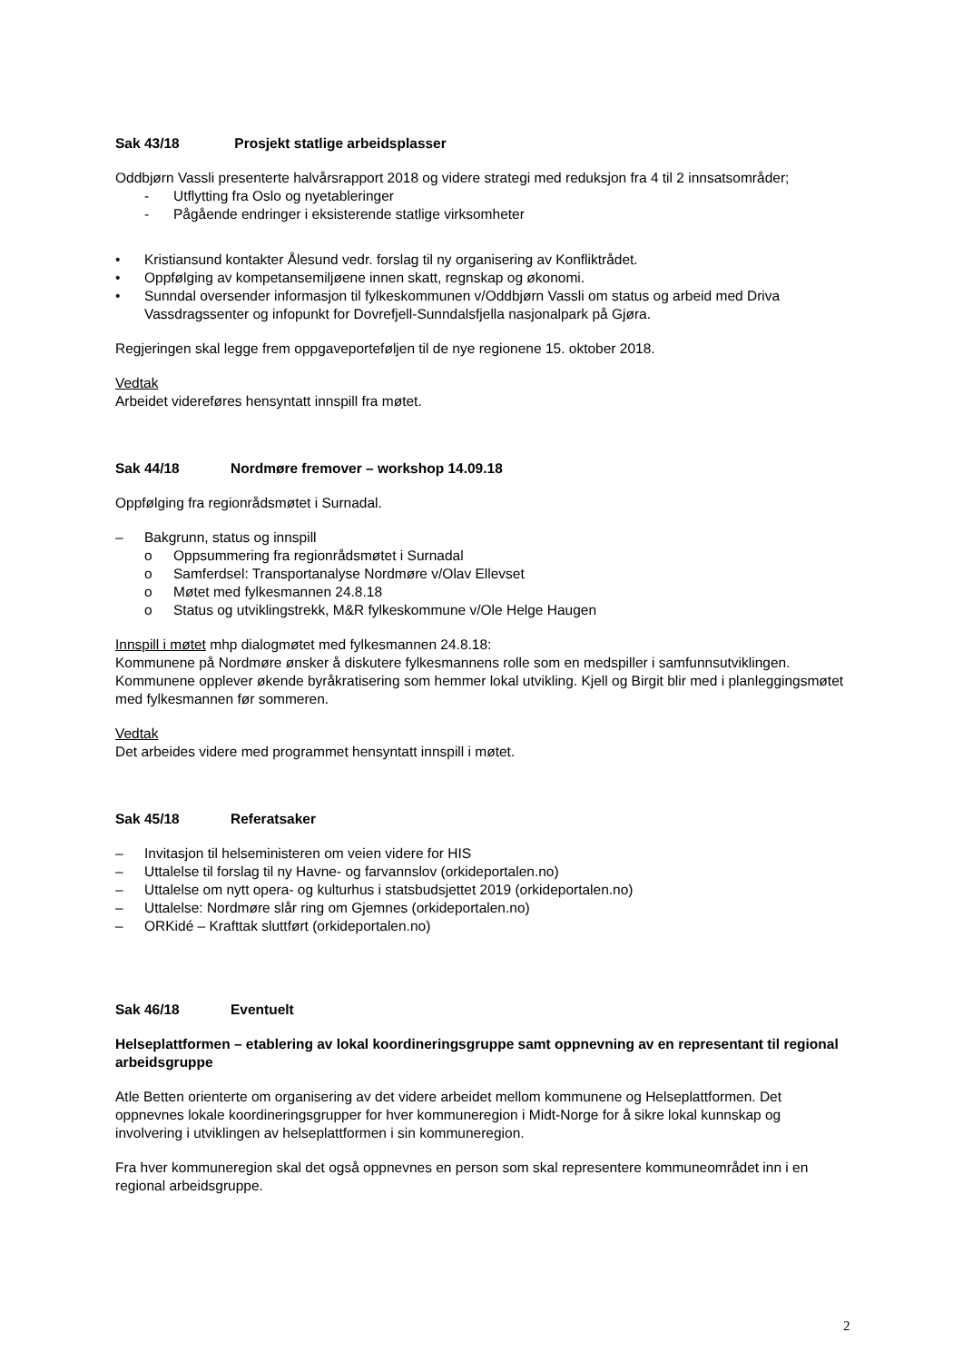Sak 43/18 Prosjekt statlige arbeidsplasser
Oddbjørn Vassli presenterte halvårsrapport 2018 og videre strategi med reduksjon fra 4 til 2 innsatsområder;
- Utflytting fra Oslo og nyetableringer
- Pågående endringer i eksisterende statlige virksomheter
• Kristiansund kontakter Ålesund vedr. forslag til ny organisering av Konfliktrådet.
• Oppfølging av kompetansemiljøene innen skatt, regnskap og økonomi.
• Sunndal oversender informasjon til fylkeskommunen v/Oddbjørn Vassli om status og arbeid med Driva Vassdragssenter og infopunkt for Dovrefjell-Sunndalsfjella nasjonalpark på Gjøra.
Regjeringen skal legge frem oppgaveporteføljen til de nye regionene 15. oktober 2018.
Vedtak
Arbeidet videreføres hensyntatt innspill fra møtet.
Sak 44/18 Nordmøre fremover – workshop 14.09.18
Oppfølging fra regionrådsmøtet i Surnadal.
– Bakgrunn, status og innspill
o Oppsummering fra regionrådsmøtet i Surnadal
o Samferdsel: Transportanalyse Nordmøre v/Olav Ellevset
o Møtet med fylkesmannen 24.8.18
o Status og utviklingstrekk, M&R fylkeskommune v/Ole Helge Haugen
Innspill i møtet mhp dialogmøtet med fylkesmannen 24.8.18:
Kommunene på Nordmøre ønsker å diskutere fylkesmannens rolle som en medspiller i samfunnsutviklingen. Kommunene opplever økende byråkratisering som hemmer lokal utvikling. Kjell og Birgit blir med i planleggingsmøtet med fylkesmannen før sommeren.
Vedtak
Det arbeides videre med programmet hensyntatt innspill i møtet.
Sak 45/18 Referatsaker
– Invitasjon til helseministeren om veien videre for HIS
– Uttalelse til forslag til ny Havne- og farvannslov (orkideportalen.no)
– Uttalelse om nytt opera- og kulturhus i statsbudsjettet 2019 (orkideportalen.no)
– Uttalelse: Nordmøre slår ring om Gjemnes (orkideportalen.no)
– ORKidé – Krafttak sluttført (orkideportalen.no)
Sak 46/18 Eventuelt
Helseplattformen – etablering av lokal koordineringsgruppe samt oppnevning av en representant til regional arbeidsgruppe
Atle Betten orienterte om organisering av det videre arbeidet mellom kommunene og Helseplattformen. Det oppnevnes lokale koordineringsgrupper for hver kommuneregion i Midt-Norge for å sikre lokal kunnskap og involvering i utviklingen av helseplattformen i sin kommuneregion.
Fra hver kommuneregion skal det også oppnevnes en person som skal representere kommuneområdet inn i en regional arbeidsgruppe.
2